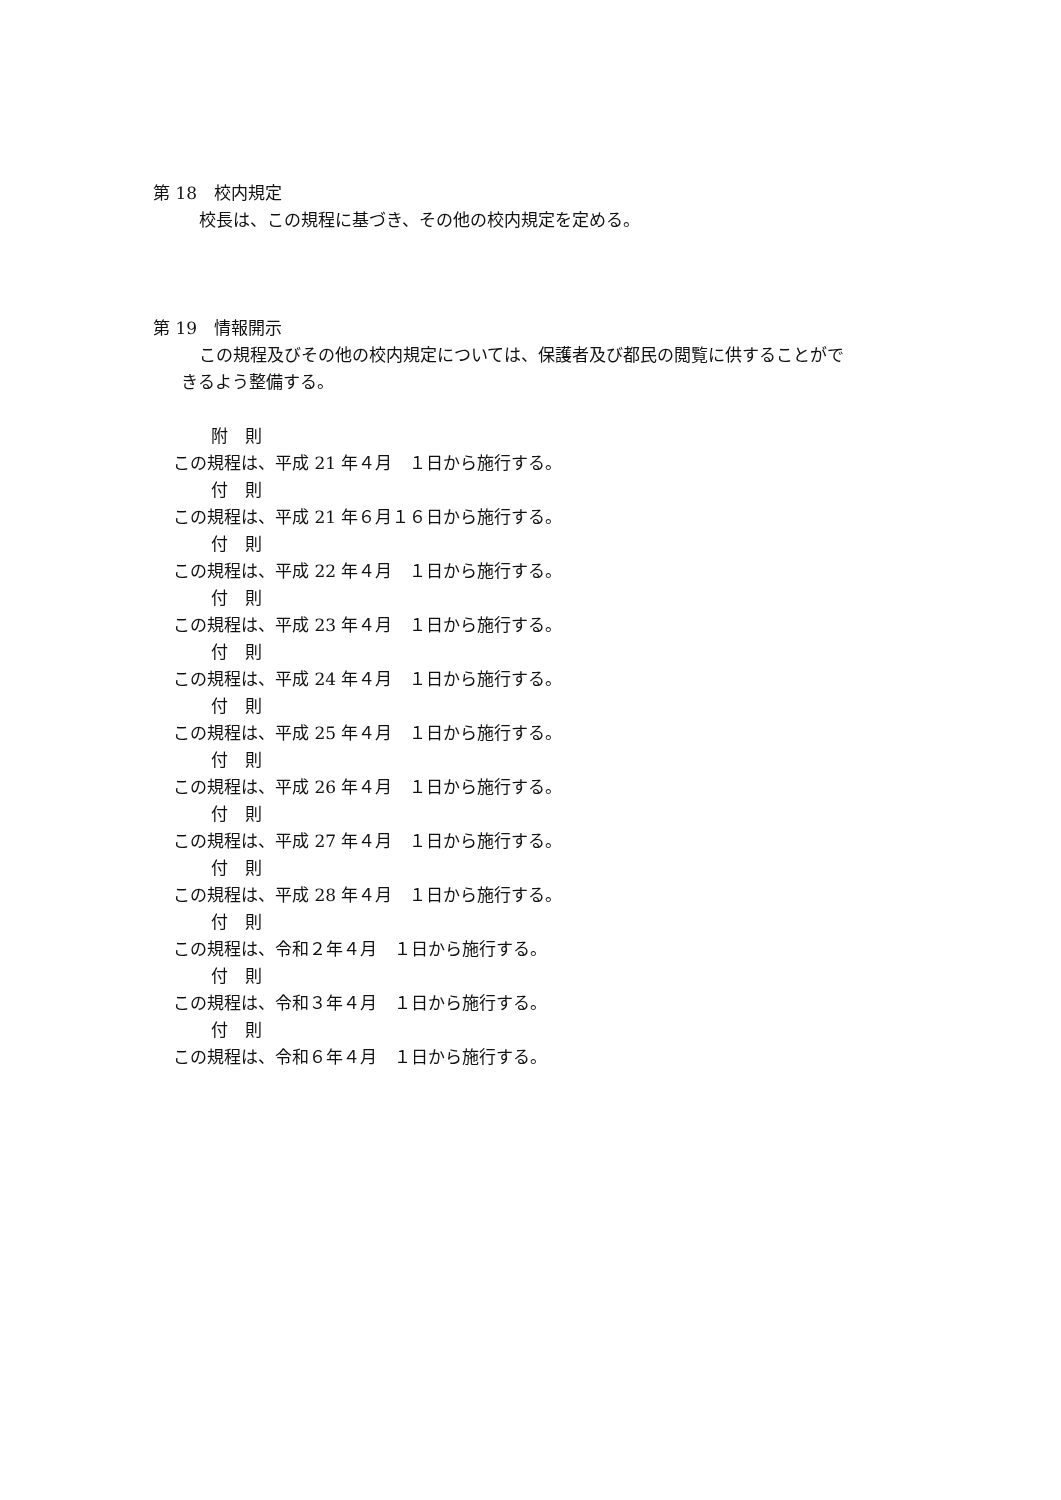第 18　校内規定
校長は、この規程に基づき、その他の校内規定を定める。
第 19　情報開示
この規程及びその他の校内規定については、保護者及び都民の閲覧に供することがで
きるよう整備する。
附　則
この規程は、平成 21 年４月　１日から施行する。
付　則
この規程は、平成 21 年６月１６日から施行する。
付　則
この規程は、平成 22 年４月　１日から施行する。
付　則
この規程は、平成 23 年４月　１日から施行する。
付　則
この規程は、平成 24 年４月　１日から施行する。
付　則
この規程は、平成 25 年４月　１日から施行する。
付　則
この規程は、平成 26 年４月　１日から施行する。
付　則
この規程は、平成 27 年４月　１日から施行する。
付　則
この規程は、平成 28 年４月　１日から施行する。
付　則
この規程は、令和２年４月　１日から施行する。
付　則
この規程は、令和３年４月　１日から施行する。
付　則
この規程は、令和６年４月　１日から施行する。